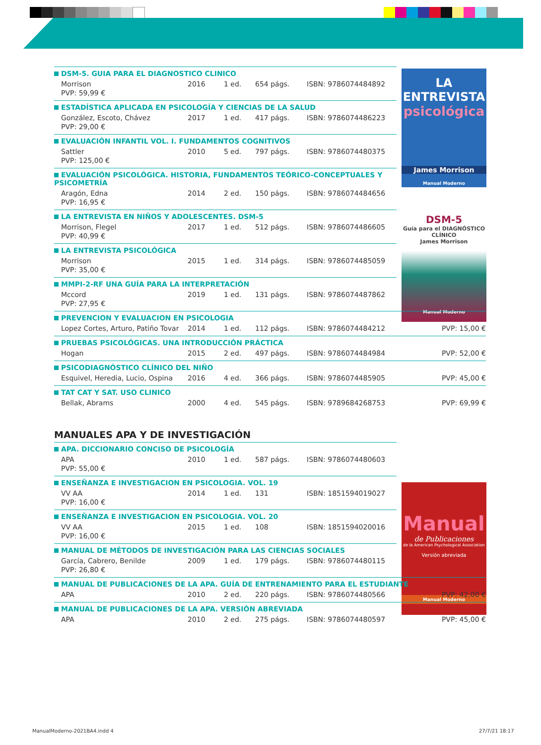LA ENTREVISTA
psicológica
James Morrison
Manual Moderno
DSM-5
Guía para el DIAGNÓSTICO CLÍNICO
James Morrison
Manual Moderno
Manual
de Publicaciones
de la American Psychological Association
Versión abreviada
Manual Moderno
DSM-5. GUIA PARA EL DIAGNOSTICO CLINICO
| Morrison | 2016 | 1 ed. | 654 págs. | ISBN: 9786074484892 |
| PVP: 59,99 € | | | | |
ESTADÍSTICA APLICADA EN PSICOLOGÍA Y CIENCIAS DE LA SALUD
| González, Escoto, Chávez | 2017 | 1 ed. | 417 págs. | ISBN: 9786074486223 |
| PVP: 29,00 € | | | | |
EVALUACIÓN INFANTIL VOL. I. FUNDAMENTOS COGNITIVOS
| Sattler | 2010 | 5 ed. | 797 págs. | ISBN: 9786074480375 |
| PVP: 125,00 € | | | | |
EVALUACIÓN PSICOLÓGICA. HISTORIA, FUNDAMENTOS TEÓRICO-CONCEPTUALES Y PSICOMETRÍA
| Aragón, Edna | 2014 | 2 ed. | 150 págs. | ISBN: 9786074484656 |
| PVP: 16,95 € | | | | |
LA ENTREVISTA EN NIÑOS Y ADOLESCENTES. DSM-5
| Morrison, Flegel | 2017 | 1 ed. | 512 págs. | ISBN: 9786074486605 |
| PVP: 40,99 € | | | | |
LA ENTREVISTA PSICOLÓGICA
| Morrison | 2015 | 1 ed. | 314 págs. | ISBN: 9786074485059 |
| PVP: 35,00 € | | | | |
MMPI-2-RF UNA GUÍA PARA LA INTERPRETACIÓN
| Mccord | 2019 | 1 ed. | 131 págs. | ISBN: 9786074487862 |
| PVP: 27,95 € | | | | |
PREVENCION Y EVALUACION EN PSICOLOGIA
| Lopez Cortes, Arturo, Patiño Tovar | 2014 | 1 ed. | 112 págs. | ISBN: 9786074484212 | PVP: 15,00 € |
PRUEBAS PSICOLÓGICAS. UNA INTRODUCCIÓN PRÁCTICA
| Hogan | 2015 | 2 ed. | 497 págs. | ISBN: 9786074484984 | PVP: 52,00 € |
PSICODIAGNÓSTICO CLÍNICO DEL NIÑO
| Esquivel, Heredia, Lucio, Ospina | 2016 | 4 ed. | 366 págs. | ISBN: 9786074485905 | PVP: 45,00 € |
TAT CAT Y SAT. USO CLINICO
| Bellak, Abrams | 2000 | 4 ed. | 545 págs. | ISBN: 9789684268753 | PVP: 69,99 € |
MANUALES APA Y DE INVESTIGACIÓN
APA. DICCIONARIO CONCISO DE PSICOLOGÍA
| APA | 2010 | 1 ed. | 587 págs. | ISBN: 9786074480603 |
| PVP: 55,00 € | | | | |
ENSEÑANZA E INVESTIGACION EN PSICOLOGIA. VOL. 19
| VV AA | 2014 | 1 ed. | 131 | ISBN: 1851594019027 |
| PVP: 16,00 € | | | | |
ENSEÑANZA E INVESTIGACION EN PSICOLOGIA. VOL. 20
| VV AA | 2015 | 1 ed. | 108 | ISBN: 1851594020016 |
| PVP: 16,00 € | | | | |
MANUAL DE MÉTODOS DE INVESTIGACIÓN PARA LAS CIENCIAS SOCIALES
| García, Cabrero, Benilde | 2009 | 1 ed. | 179 págs. | ISBN: 9786074480115 |
| PVP: 26,80 € | | | | |
MANUAL DE PUBLICACIONES DE LA APA. GUÍA DE ENTRENAMIENTO PARA EL ESTUDIANTE
| APA | 2010 | 2 ed. | 220 págs. | ISBN: 9786074480566 | PVP: 42,00 € |
MANUAL DE PUBLICACIONES DE LA APA. VERSIÓN ABREVIADA
| APA | 2010 | 2 ed. | 275 págs. | ISBN: 9786074480597 | PVP: 45,00 € |
ManualModerno-2021BA4.indd 4 27/7/21 18:17